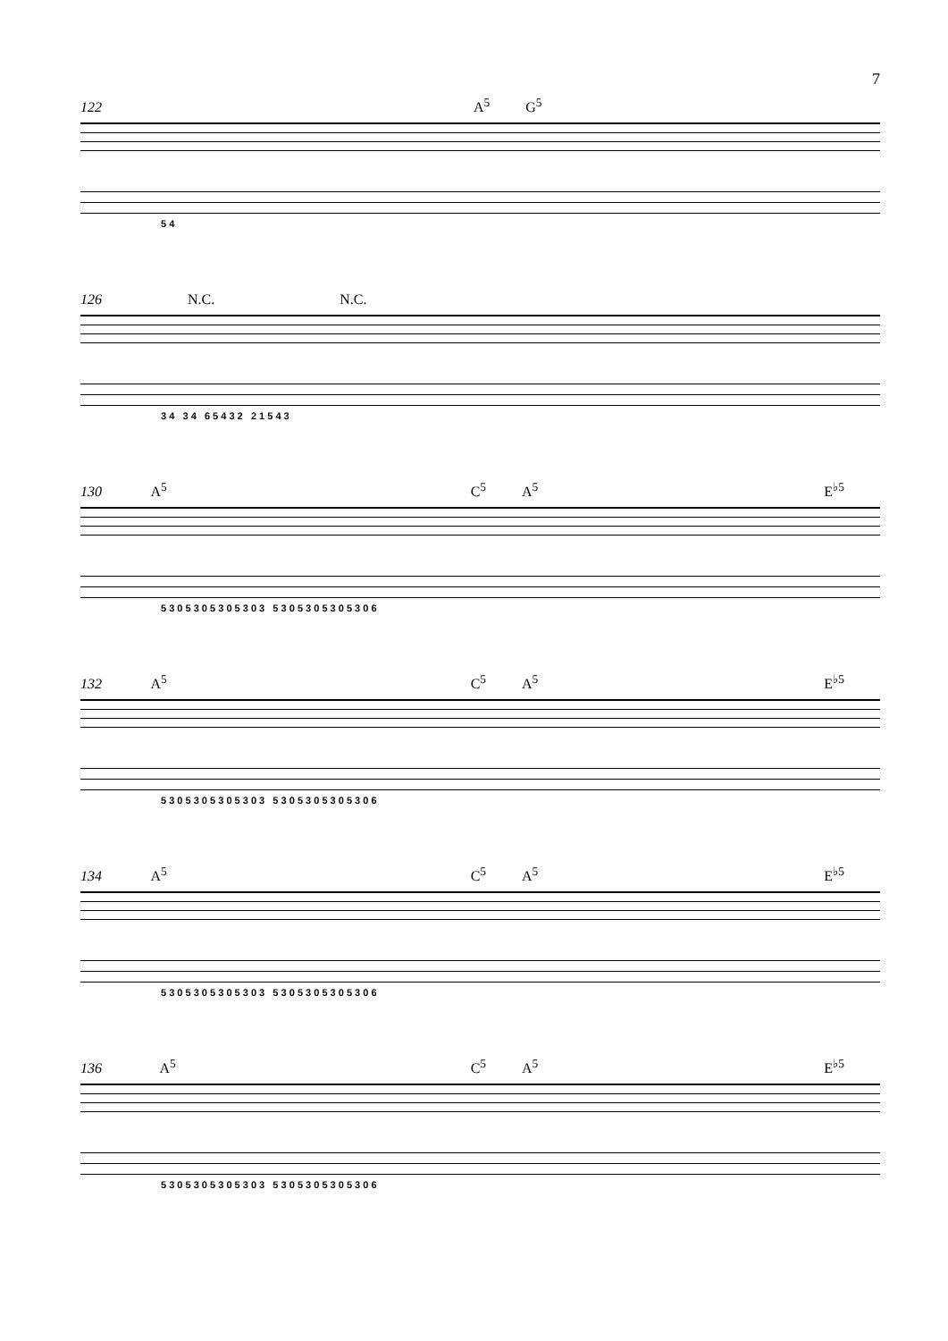7
122 A<sup>5</sup> G<sup>5</sup>
5 4
126 N.C. N.C.
3 4 3 4 6 5 4 3 2 2 1 5 4 3
130 A<sup>5</sup> C<sup>5</sup> A<sup>5</sup> E<sup>♭5</sup>
5 3 0 5 3 0 5 3 0 5 3 0 3 5 3 0 5 3 0 5 3 0 5 3 0 6
132 A<sup>5</sup> C<sup>5</sup> A<sup>5</sup> E<sup>♭5</sup>
5 3 0 5 3 0 5 3 0 5 3 0 3 5 3 0 5 3 0 5 3 0 5 3 0 6
134 A<sup>5</sup> C<sup>5</sup> A<sup>5</sup> E<sup>♭5</sup>
5 3 0 5 3 0 5 3 0 5 3 0 3 5 3 0 5 3 0 5 3 0 5 3 0 6
136 A<sup>5</sup> C<sup>5</sup> A<sup>5</sup> E<sup>♭5</sup>
5 3 0 5 3 0 5 3 0 5 3 0 3 5 3 0 5 3 0 5 3 0 5 3 0 6